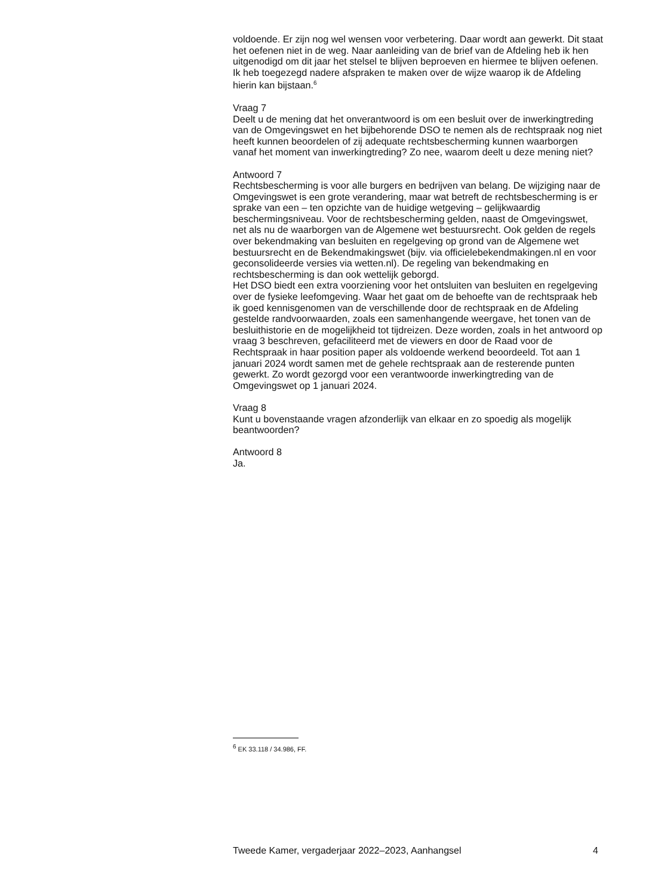voldoende. Er zijn nog wel wensen voor verbetering. Daar wordt aan gewerkt. Dit staat het oefenen niet in de weg. Naar aanleiding van de brief van de Afdeling heb ik hen uitgenodigd om dit jaar het stelsel te blijven beproeven en hiermee te blijven oefenen. Ik heb toegezegd nadere afspraken te maken over de wijze waarop ik de Afdeling hierin kan bijstaan.<sup>6</sup>
Vraag 7
Deelt u de mening dat het onverantwoord is om een besluit over de inwerkingtreding van de Omgevingswet en het bijbehorende DSO te nemen als de rechtspraak nog niet heeft kunnen beoordelen of zij adequate rechtsbescherming kunnen waarborgen vanaf het moment van inwerkingtreding? Zo nee, waarom deelt u deze mening niet?
Antwoord 7
Rechtsbescherming is voor alle burgers en bedrijven van belang. De wijziging naar de Omgevingswet is een grote verandering, maar wat betreft de rechtsbescherming is er sprake van een – ten opzichte van de huidige wetgeving – gelijkwaardig beschermingsniveau. Voor de rechtsbescherming gelden, naast de Omgevingswet, net als nu de waarborgen van de Algemene wet bestuursrecht. Ook gelden de regels over bekendmaking van besluiten en regelgeving op grond van de Algemene wet bestuursrecht en de Bekendmakingswet (bijv. via officielebekendmakingen.nl en voor geconsolideerde versies via wetten.nl). De regeling van bekendmaking en rechtsbescherming is dan ook wettelijk geborgd.
Het DSO biedt een extra voorziening voor het ontsluiten van besluiten en regelgeving over de fysieke leefomgeving. Waar het gaat om de behoefte van de rechtspraak heb ik goed kennisgenomen van de verschillende door de rechtspraak en de Afdeling gestelde randvoorwaarden, zoals een samenhangende weergave, het tonen van de besluithistorie en de mogelijkheid tot tijdreizen. Deze worden, zoals in het antwoord op vraag 3 beschreven, gefaciliteerd met de viewers en door de Raad voor de Rechtspraak in haar position paper als voldoende werkend beoordeeld. Tot aan 1 januari 2024 wordt samen met de gehele rechtspraak aan de resterende punten gewerkt. Zo wordt gezorgd voor een verantwoorde inwerkingtreding van de Omgevingswet op 1 januari 2024.
Vraag 8
Kunt u bovenstaande vragen afzonderlijk van elkaar en zo spoedig als mogelijk beantwoorden?
Antwoord 8
Ja.
<sup>6</sup> EK 33.118 / 34.986, FF.
Tweede Kamer, vergaderjaar 2022–2023, Aanhangsel 4